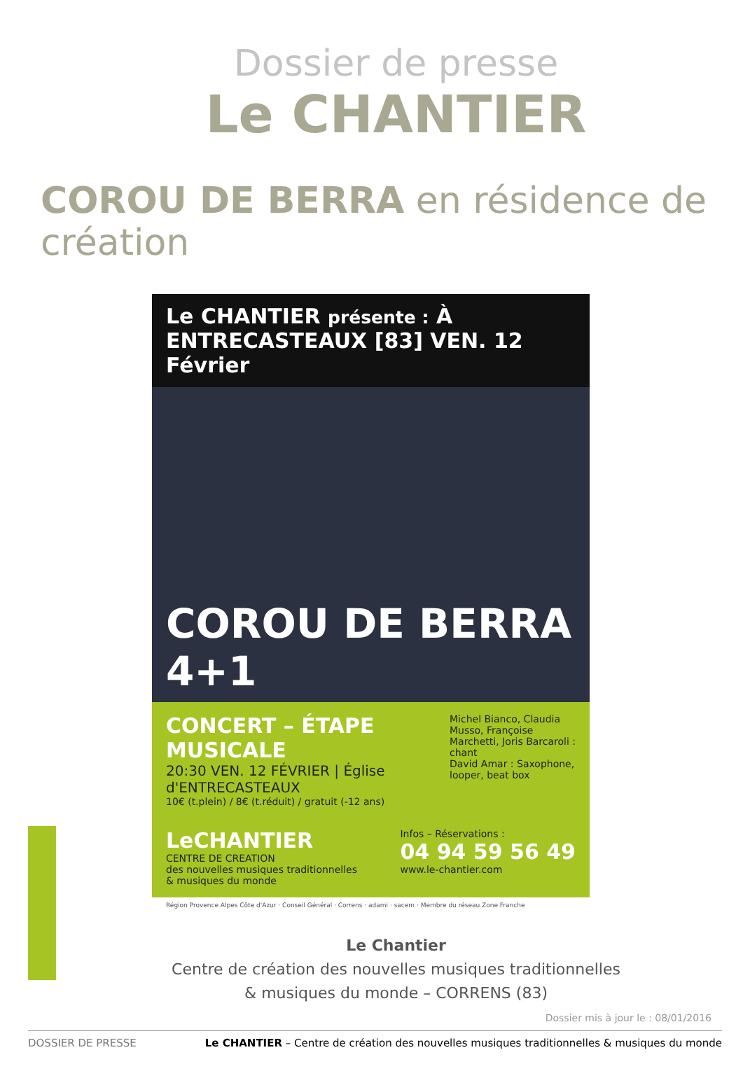Dossier de presse
Le CHANTIER
COROU DE BERRA en résidence de création
Le CHANTIER présente : À ENTRECASTEAUX [83] VEN. 12 Février
COROU DE BERRA 4+1
Michel Bianco, Claudia Musso, Françoise Marchetti, Joris Barcaroli : chant
David Amar : Saxophone, looper, beat box
CONCERT – ÉTAPE MUSICALE
20:30 VEN. 12 FÉVRIER | Église d'ENTRECASTEAUX
10€ (t.plein) / 8€ (t.réduit) / gratuit (-12 ans)
LeCHANTIER
CENTRE DE CREATION
des nouvelles musiques traditionnelles
& musiques du monde
Infos – Réservations :
04 94 59 56 49
www.le-chantier.com
Région Provence Alpes Côte d'Azur · Conseil Général · Correns · adami · sacem · Membre du réseau Zone Franche
Le Chantier
Centre de création des nouvelles musiques traditionnelles
& musiques du monde – CORRENS (83)
Dossier mis à jour le : 08/01/2016
DOSSIER DE PRESSE Le CHANTIER – Centre de création des nouvelles musiques traditionnelles & musiques du monde